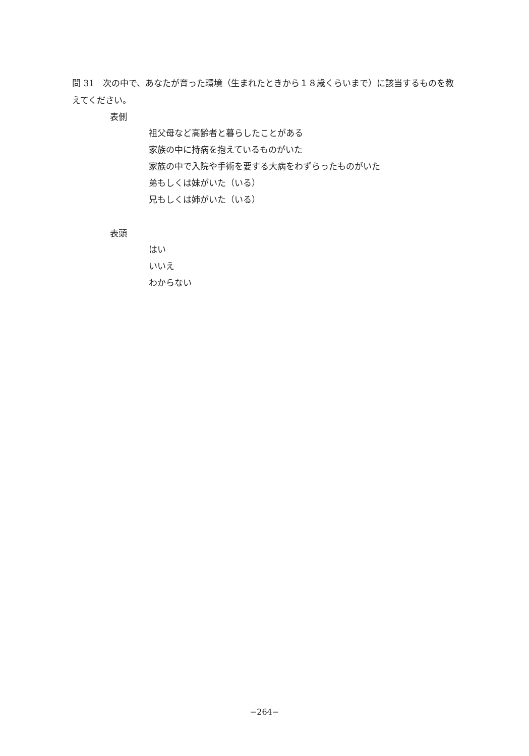問 31　次の中で、あなたが育った環境（生まれたときから１８歳くらいまで）に該当するものを教えてください。
表側
祖父母など高齢者と暮らしたことがある
家族の中に持病を抱えているものがいた
家族の中で入院や手術を要する大病をわずらったものがいた
弟もしくは妹がいた（いる）
兄もしくは姉がいた（いる）
表頭
はい
いいえ
わからない
−264−